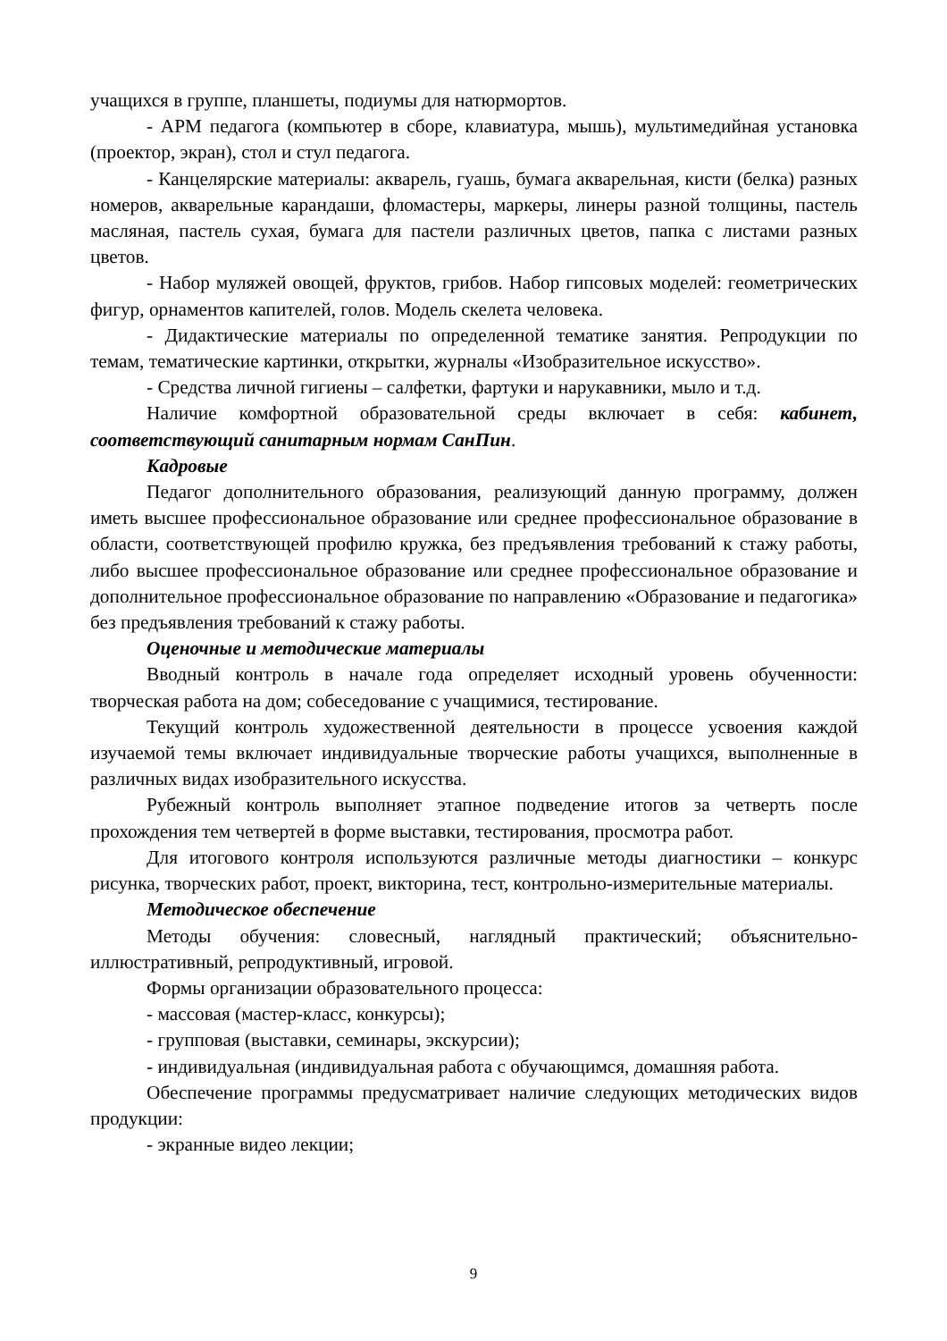учащихся в группе, планшеты, подиумы для натюрмортов.
- АРМ педагога (компьютер в сборе, клавиатура, мышь), мультимедийная установка (проектор, экран), стол и стул педагога.
- Канцелярские материалы: акварель, гуашь, бумага акварельная, кисти (белка) разных номеров, акварельные карандаши, фломастеры, маркеры, линеры разной толщины, пастель масляная, пастель сухая, бумага для пастели различных цветов, папка с листами разных цветов.
- Набор муляжей овощей, фруктов, грибов. Набор гипсовых моделей: геометрических фигур, орнаментов капителей, голов. Модель скелета человека.
- Дидактические материалы по определенной тематике занятия. Репродукции по темам, тематические картинки, открытки, журналы «Изобразительное искусство».
- Средства личной гигиены – салфетки, фартуки и нарукавники, мыло и т.д.
Наличие комфортной образовательной среды включает в себя: кабинет, соответствующий санитарным нормам СанПин.
Кадровые
Педагог дополнительного образования, реализующий данную программу, должен иметь высшее профессиональное образование или среднее профессиональное образование в области, соответствующей профилю кружка, без предъявления требований к стажу работы, либо высшее профессиональное образование или среднее профессиональное образование и дополнительное профессиональное образование по направлению «Образование и педагогика» без предъявления требований к стажу работы.
Оценочные и методические материалы
Вводный контроль в начале года определяет исходный уровень обученности: творческая работа на дом; собеседование с учащимися, тестирование.
Текущий контроль художественной деятельности в процессе усвоения каждой изучаемой темы включает индивидуальные творческие работы учащихся, выполненные в различных видах изобразительного искусства.
Рубежный контроль выполняет этапное подведение итогов за четверть после прохождения тем четвертей в форме выставки, тестирования, просмотра работ.
Для итогового контроля используются различные методы диагностики – конкурс рисунка, творческих работ, проект, викторина, тест, контрольно-измерительные материалы.
Методическое обеспечение
Методы обучения: словесный, наглядный практический; объяснительно-иллюстративный, репродуктивный, игровой.
Формы организации образовательного процесса:
- массовая (мастер-класс, конкурсы);
- групповая (выставки, семинары, экскурсии);
- индивидуальная (индивидуальная работа с обучающимся, домашняя работа.
Обеспечение программы предусматривает наличие следующих методических видов продукции:
- экранные видео лекции;
9